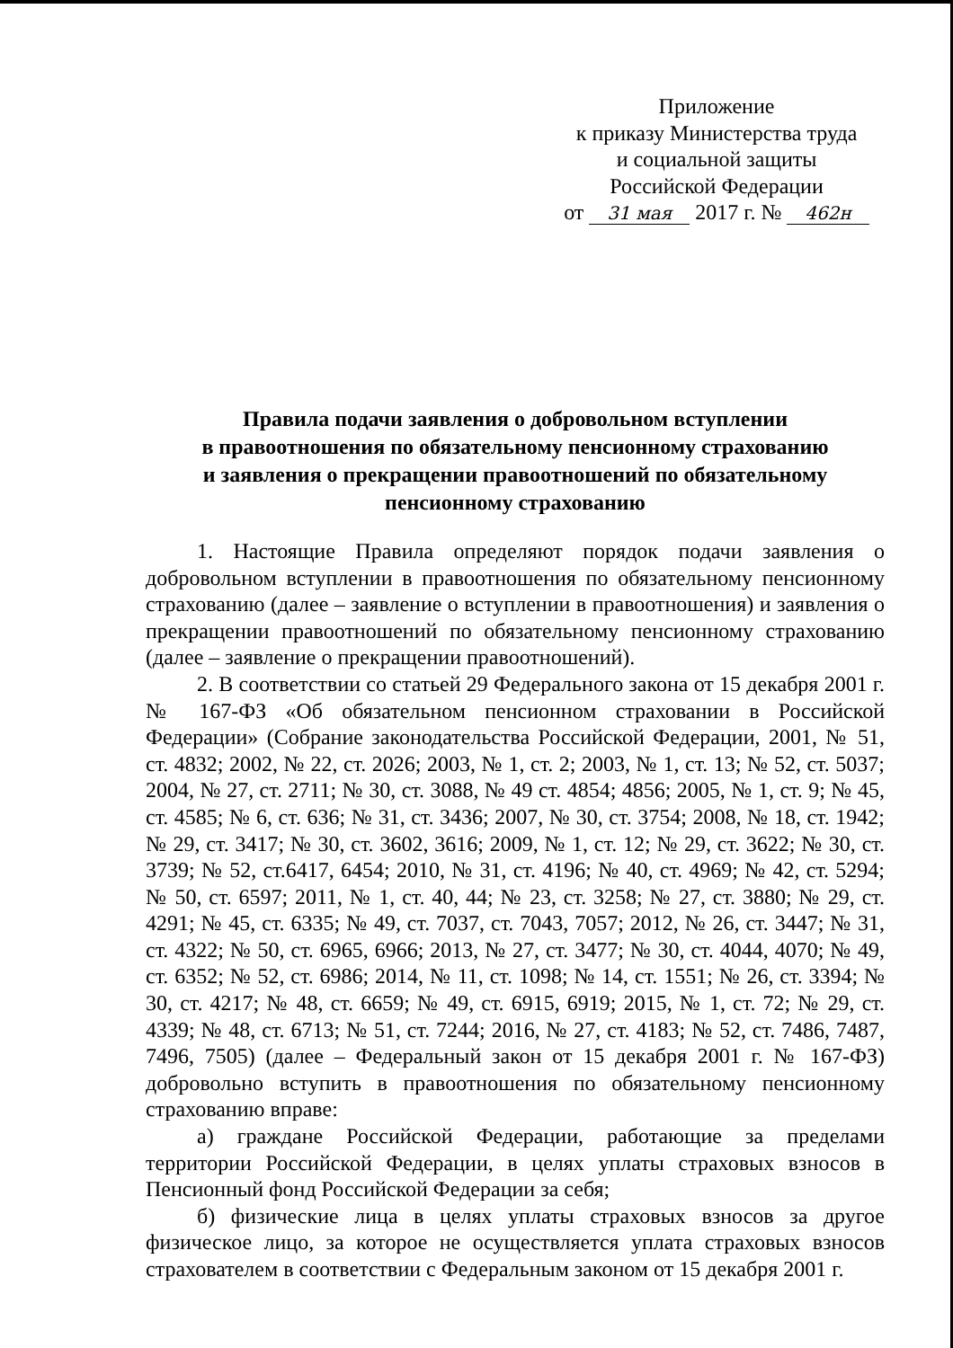Приложение
к приказу Министерства труда
и социальной защиты
Российской Федерации
от 31 мая 2017 г. № 462н
Правила подачи заявления о добровольном вступлении
в правоотношения по обязательному пенсионному страхованию
и заявления о прекращении правоотношений по обязательному
пенсионному страхованию
1. Настоящие Правила определяют порядок подачи заявления о добровольном вступлении в правоотношения по обязательному пенсионному страхованию (далее – заявление о вступлении в правоотношения) и заявления о прекращении правоотношений по обязательному пенсионному страхованию (далее – заявление о прекращении правоотношений).
2. В соответствии со статьей 29 Федерального закона от 15 декабря 2001 г. № 167-ФЗ «Об обязательном пенсионном страховании в Российской Федерации» (Собрание законодательства Российской Федерации, 2001, № 51, ст. 4832; 2002, № 22, ст. 2026; 2003, № 1, ст. 2; 2003, № 1, ст. 13; № 52, ст. 5037; 2004, № 27, ст. 2711; № 30, ст. 3088, № 49 ст. 4854; 4856; 2005, № 1, ст. 9; № 45, ст. 4585; № 6, ст. 636; № 31, ст. 3436; 2007, № 30, ст. 3754; 2008, № 18, ст. 1942; № 29, ст. 3417; № 30, ст. 3602, 3616; 2009, № 1, ст. 12; № 29, ст. 3622; № 30, ст. 3739; № 52, ст.6417, 6454; 2010, № 31, ст. 4196; № 40, ст. 4969; № 42, ст. 5294; № 50, ст. 6597; 2011, № 1, ст. 40, 44; № 23, ст. 3258; № 27, ст. 3880; № 29, ст. 4291; № 45, ст. 6335; № 49, ст. 7037, ст. 7043, 7057; 2012, № 26, ст. 3447; № 31, ст. 4322; № 50, ст. 6965, 6966; 2013, № 27, ст. 3477; № 30, ст. 4044, 4070; № 49, ст. 6352; № 52, ст. 6986; 2014, № 11, ст. 1098; № 14, ст. 1551; № 26, ст. 3394; № 30, ст. 4217; № 48, ст. 6659; № 49, ст. 6915, 6919; 2015, № 1, ст. 72; № 29, ст. 4339; № 48, ст. 6713; № 51, ст. 7244; 2016, № 27, ст. 4183; № 52, ст. 7486, 7487, 7496, 7505) (далее – Федеральный закон от 15 декабря 2001 г. № 167-ФЗ) добровольно вступить в правоотношения по обязательному пенсионному страхованию вправе:
а) граждане Российской Федерации, работающие за пределами территории Российской Федерации, в целях уплаты страховых взносов в Пенсионный фонд Российской Федерации за себя;
б) физические лица в целях уплаты страховых взносов за другое физическое лицо, за которое не осуществляется уплата страховых взносов страхователем в соответствии с Федеральным законом от 15 декабря 2001 г.